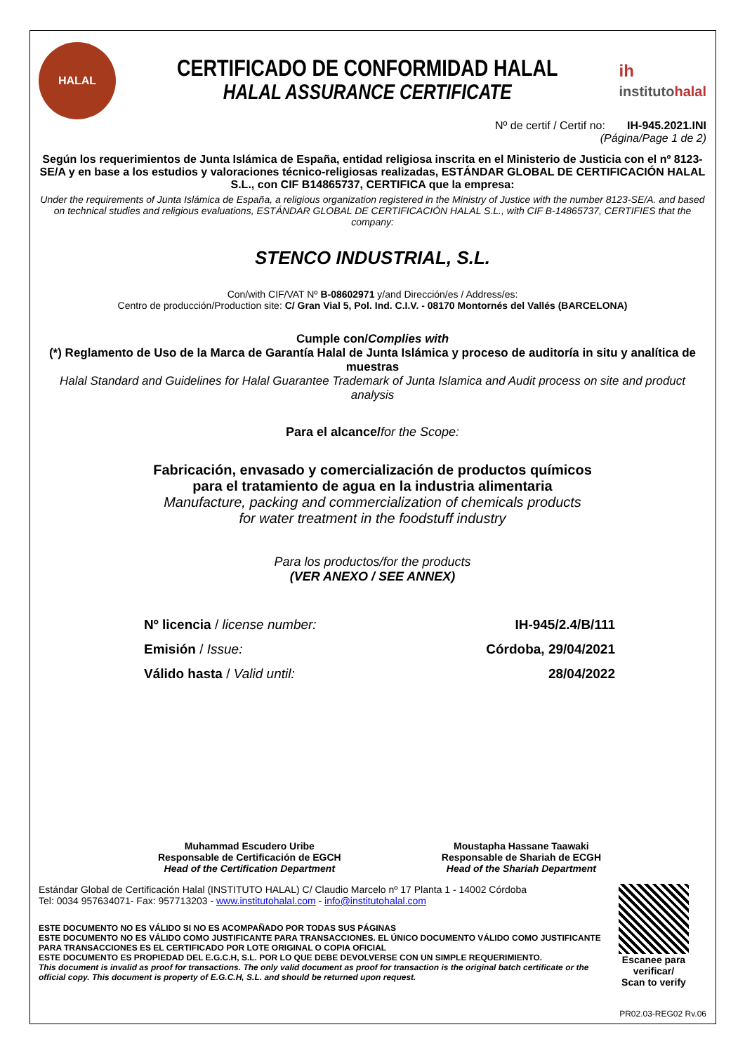HALAL
CERTIFICADO DE CONFORMIDAD HALAL
HALAL ASSURANCE CERTIFICATE
ih
instituto halal
Nº de certif / Certif no: IH-945.2021.INI
(Página/Page 1 de 2)
Según los requerimientos de Junta Islámica de España, entidad religiosa inscrita en el Ministerio de Justicia con el nº 8123-SE/A y en base a los estudios y valoraciones técnico-religiosas realizadas, ESTÁNDAR GLOBAL DE CERTIFICACIÓN HALAL S.L., con CIF B14865737, CERTIFICA que la empresa:
Under the requirements of Junta Islámica de España, a religious organization registered in the Ministry of Justice with the number 8123-SE/A. and based on technical studies and religious evaluations, ESTÁNDAR GLOBAL DE CERTIFICACIÓN HALAL S.L., with CIF B-14865737, CERTIFIES that the company:
STENCO INDUSTRIAL, S.L.
Con/with CIF/VAT Nº B-08602971 y/and Dirección/es / Address/es:
Centro de producción/Production site: C/ Gran Vial 5, Pol. Ind. C.I.V. - 08170 Montornés del Vallés (BARCELONA)
Cumple con/Complies with
(*) Reglamento de Uso de la Marca de Garantía Halal de Junta Islámica y proceso de auditoría in situ y analítica de muestras
Halal Standard and Guidelines for Halal Guarantee Trademark of Junta Islamica and Audit process on site and product analysis
Para el alcance/for the Scope:
Fabricación, envasado y comercialización de productos químicos
para el tratamiento de agua en la industria alimentaria
Manufacture, packing and commercialization of chemicals products
for water treatment in the foodstuff industry
Para los productos/for the products
(VER ANEXO / SEE ANNEX)
Nº licencia / license number: IH-945/2.4/B/111
Emisión / Issue: Córdoba, 29/04/2021
Válido hasta / Valid until: 28/04/2022
Muhammad Escudero Uribe
Responsable de Certificación de EGCH
Head of the Certification Department
Moustapha Hassane Taawaki
Responsable de Shariah de ECGH
Head of the Shariah Department
Estándar Global de Certificación Halal (INSTITUTO HALAL) C/ Claudio Marcelo nº 17 Planta 1 - 14002 Córdoba
Tel: 0034 957634071- Fax: 957713203 - www.institutohalal.com - info@institutohalal.com
ESTE DOCUMENTO NO ES VÁLIDO SI NO ES ACOMPAÑADO POR TODAS SUS PÁGINAS
ESTE DOCUMENTO NO ES VÁLIDO COMO JUSTIFICANTE PARA TRANSACCIONES. EL ÚNICO DOCUMENTO VÁLIDO COMO JUSTIFICANTE PARA TRANSACCIONES ES EL CERTIFICADO POR LOTE ORIGINAL O COPIA OFICIAL
ESTE DOCUMENTO ES PROPIEDAD DEL E.G.C.H, S.L. POR LO QUE DEBE DEVOLVERSE CON UN SIMPLE REQUERIMIENTO.
This document is invalid as proof for transactions. The only valid document as proof for transaction is the original batch certificate or the official copy. This document is property of E.G.C.H, S.L. and should be returned upon request.
Escanee para verificar/
Scan to verify
PR02.03-REG02 Rv.06